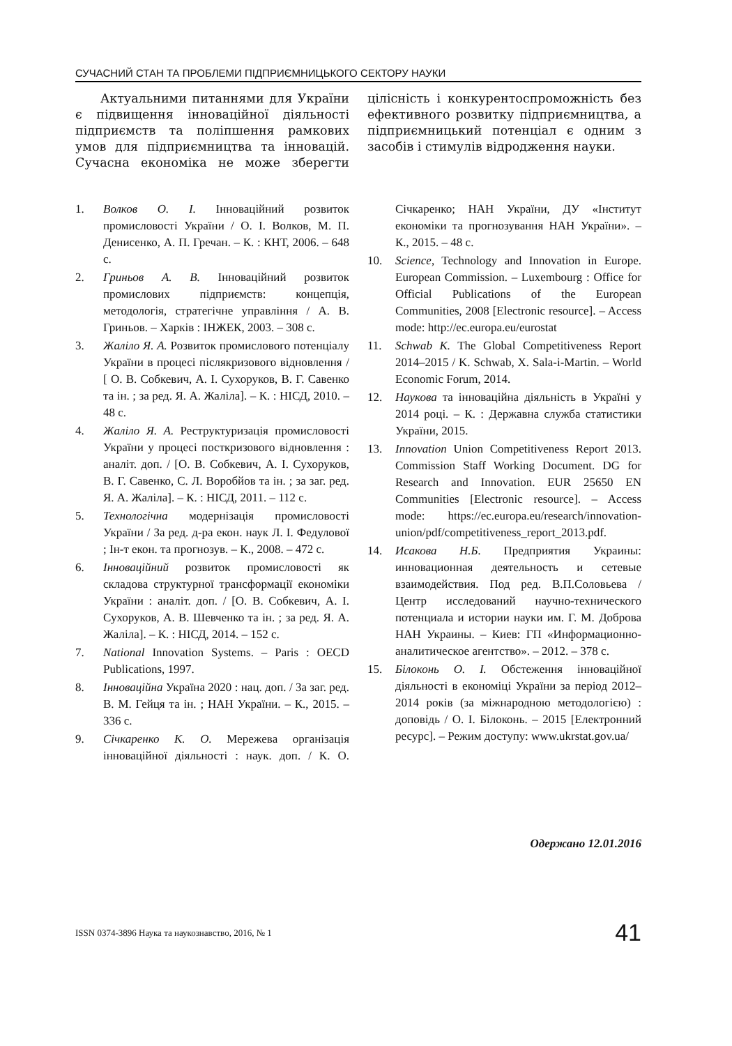СУЧАСНИЙ СТАН ТА ПРОБЛЕМИ ПІДПРИЄМНИЦЬКОГО СЕКТОРУ НАУКИ
Актуальними питаннями для України є підвищення інноваційної діяльності підприємств та поліпшення рамкових умов для підприємництва та інновацій. Сучасна економіка не може зберегти цілісність і конкурентоспроможність без ефективного розвитку підприємництва, а підприємницький потенціал є одним з засобів і стимулів відродження науки.
1. Волков О. І. Інноваційний розвиток промисловості України / О. І. Волков, М. П. Денисенко, А. П. Гречан. – К. : КНТ, 2006. – 648 с.
2. Гриньов А. В. Інноваційний розвиток промислових підприємств: концепція, методологія, стратегічне управління / А. В. Гриньов. – Харків : ІНЖЕК, 2003. – 308 с.
3. Жаліло Я. А. Розвиток промислового потенціалу України в процесі післякризового відновлення / [ О. В. Собкевич, А. І. Сухоруков, В. Г. Савенко та ін. ; за ред. Я. А. Жаліла]. – К. : НІСД, 2010. – 48 с.
4. Жаліло Я. А. Реструктуризація промисловості України у процесі посткризового відновлення : аналіт. доп. / [О. В. Собкевич, А. І. Сухоруков, В. Г. Савенко, С. Л. Воробйов та ін. ; за заг. ред. Я. А. Жаліла]. – К. : НІСД, 2011. – 112 с.
5. Технологічна модернізація промисловості України / За ред. д-ра екон. наук Л. І. Федулової ; Ін-т екон. та прогнозув. – К., 2008. – 472 с.
6. Інноваційний розвиток промисловості як складова структурної трансформації економіки України : аналіт. доп. / [О. В. Собкевич, А. І. Сухоруков, А. В. Шевченко та ін. ; за ред. Я. А. Жаліла]. – К. : НІСД, 2014. – 152 с.
7. National Innovation Systems. – Paris : OECD Publications, 1997.
8. Інноваційна Україна 2020 : нац. доп. / За заг. ред. В. М. Гейця та ін. ; НАН України. – К., 2015. – 336 с.
9. Січкаренко К. О. Мережева організація інноваційної діяльності : наук. доп. / К. О. Січкаренко; НАН України, ДУ «Інститут економіки та прогнозування НАН України». – К., 2015. – 48 с.
10. Science, Technology and Innovation in Europe. European Commission. – Luxembourg : Office for Official Publications of the European Communities, 2008 [Electronic resource]. – Access mode: http://ec.europa.eu/eurostat
11. Schwab K. The Global Competitiveness Report 2014–2015 / K. Schwab, X. Sala-i-Martin. – World Economic Forum, 2014.
12. Наукова та інноваційна діяльність в Україні у 2014 році. – К. : Державна служба статистики України, 2015.
13. Innovation Union Competitiveness Report 2013. Commission Staff Working Document. DG for Research and Innovation. EUR 25650 EN Communities [Electronic resource]. – Access mode: https://ec.europa.eu/research/innovation-union/pdf/competitiveness_report_2013.pdf.
14. Исакова Н.Б. Предприятия Украины: инновационная деятельность и сетевые взаимодействия. Под ред. В.П.Соловьева / Центр исследований научно-технического потенциала и истории науки им. Г. М. Доброва НАН Украины. – Киев: ГП «Информационно-аналитическое агентство». – 2012. – 378 с.
15. Білоконь О. І. Обстеження інноваційної діяльності в економіці України за період 2012–2014 років (за міжнародною методологією) : доповідь / О. І. Білоконь. – 2015 [Електронний ресурс]. – Режим доступу: www.ukrstat.gov.ua/
Одержано 12.01.2016
ISSN 0374-3896 Наука та наукознавство, 2016, № 1
41